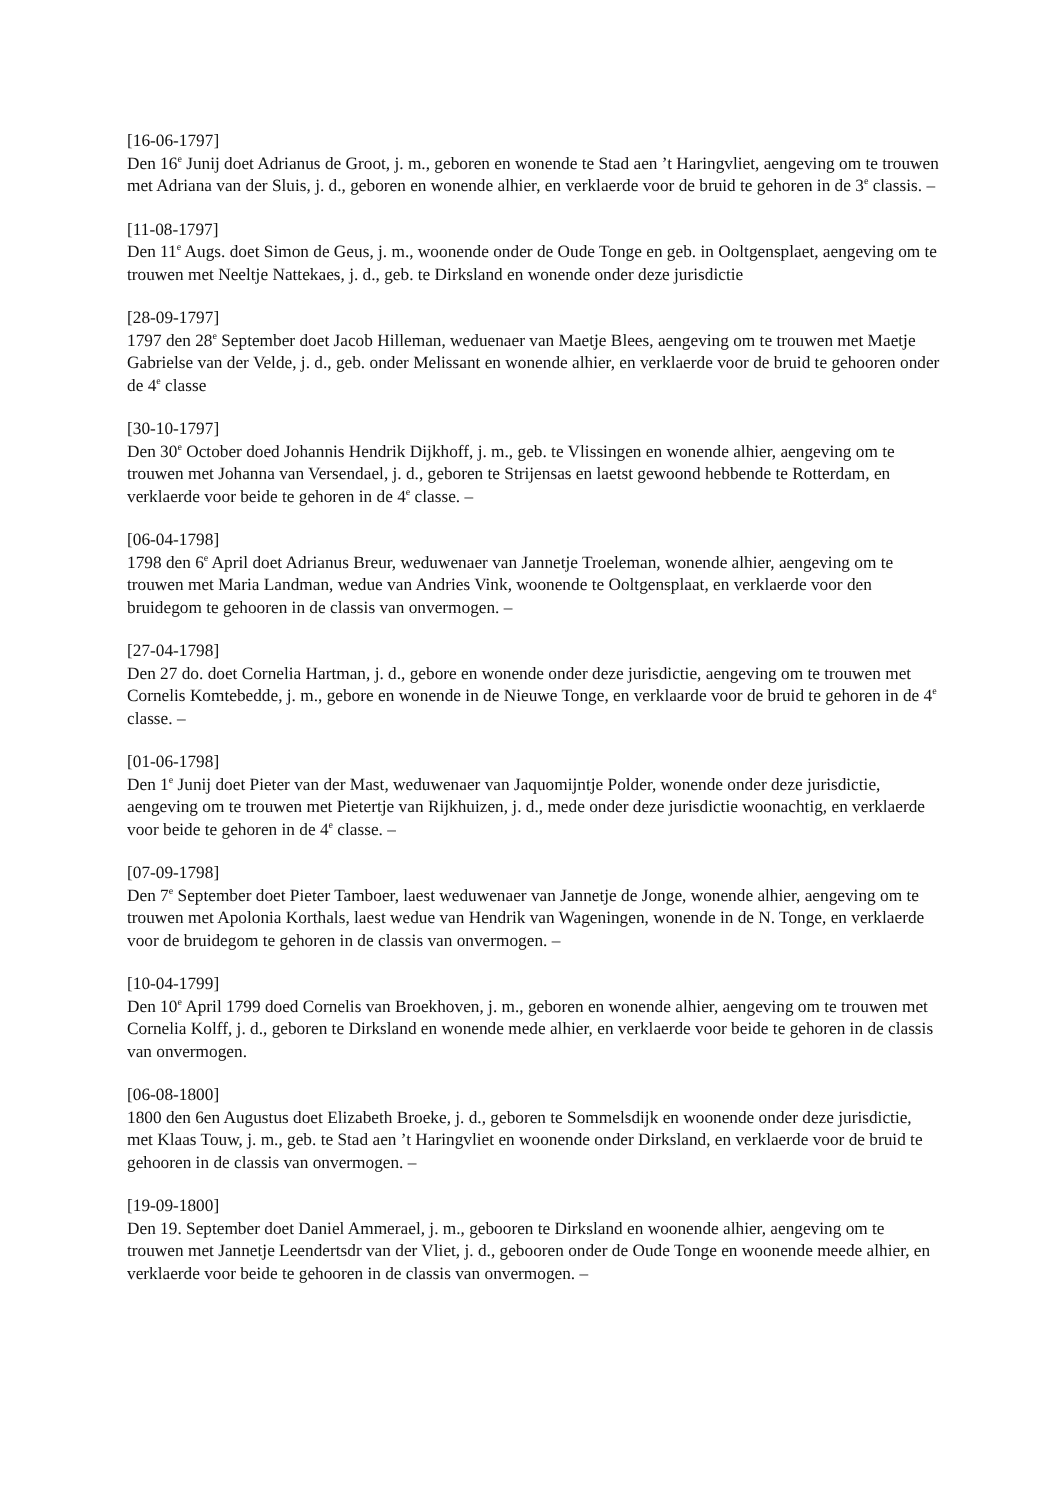[16-06-1797]
Den 16<sup>e</sup> Junij doet Adrianus de Groot, j. m., geboren en wonende te Stad aen ’t Haringvliet, aengeving om te trouwen met Adriana van der Sluis, j. d., geboren en wonende alhier, en verklaerde voor de bruid te gehoren in de 3<sup>e</sup> classis. –
[11-08-1797]
Den 11<sup>e</sup> Augs. doet Simon de Geus, j. m., woonende onder de Oude Tonge en geb. in Ooltgensplaet, aengeving om te trouwen met Neeltje Nattekaes, j. d., geb. te Dirksland en wonende onder deze jurisdictie
[28-09-1797]
1797 den 28<sup>e</sup> September doet Jacob Hilleman, weduenaer van Maetje Blees, aengeving om te trouwen met Maetje Gabrielse van der Velde, j. d., geb. onder Melissant en wonende alhier, en verklaerde voor de bruid te gehooren onder de 4<sup>e</sup> classe
[30-10-1797]
Den 30<sup>e</sup> October doed Johannis Hendrik Dijkhoff, j. m., geb. te Vlissingen en wonende alhier, aengeving om te trouwen met Johanna van Versendael, j. d., geboren te Strijensas en laetst gewoond hebbende te Rotterdam, en verklaerde voor beide te gehoren in de 4<sup>e</sup> classe. –
[06-04-1798]
1798 den 6<sup>e</sup> April doet Adrianus Breur, weduwenaer van Jannetje Troeleman, wonende alhier, aengeving om te trouwen met Maria Landman, wedue van Andries Vink, woonende te Ooltgensplaat, en verklaerde voor den bruidegom te gehooren in de classis van onvermogen. –
[27-04-1798]
Den 27 do. doet Cornelia Hartman, j. d., gebore en wonende onder deze jurisdictie, aengeving om te trouwen met Cornelis Komtebedde, j. m., gebore en wonende in de Nieuwe Tonge, en verklaarde voor de bruid te gehoren in de 4<sup>e</sup> classe. –
[01-06-1798]
Den 1<sup>e</sup> Junij doet Pieter van der Mast, weduwenaer van Jaquomijntje Polder, wonende onder deze jurisdictie, aengeving om te trouwen met Pietertje van Rijkhuizen, j. d., mede onder deze jurisdictie woonachtig, en verklaerde voor beide te gehoren in de 4<sup>e</sup> classe. –
[07-09-1798]
Den 7<sup>e</sup> September doet Pieter Tamboer, laest weduwenaer van Jannetje de Jonge, wonende alhier, aengeving om te trouwen met Apolonia Korthals, laest wedue van Hendrik van Wageningen, wonende in de N. Tonge, en verklaerde voor de bruidegom te gehoren in de classis van onvermogen. –
[10-04-1799]
Den 10<sup>e</sup> April 1799 doed Cornelis van Broekhoven, j. m., geboren en wonende alhier, aengeving om te trouwen met Cornelia Kolff, j. d., geboren te Dirksland en wonende mede alhier, en verklaerde voor beide te gehoren in de classis van onvermogen.
[06-08-1800]
1800 den 6en Augustus doet Elizabeth Broeke, j. d., geboren te Sommelsdijk en woonende onder deze jurisdictie, met Klaas Touw, j. m., geb. te Stad aen ’t Haringvliet en woonende onder Dirksland, en verklaerde voor de bruid te gehooren in de classis van onvermogen. –
[19-09-1800]
Den 19. September doet Daniel Ammerael, j. m., gebooren te Dirksland en woonende alhier, aengeving om te trouwen met Jannetje Leendertsdr van der Vliet, j. d., gebooren onder de Oude Tonge en woonende meede alhier, en verklaerde voor beide te gehooren in de classis van onvermogen. –